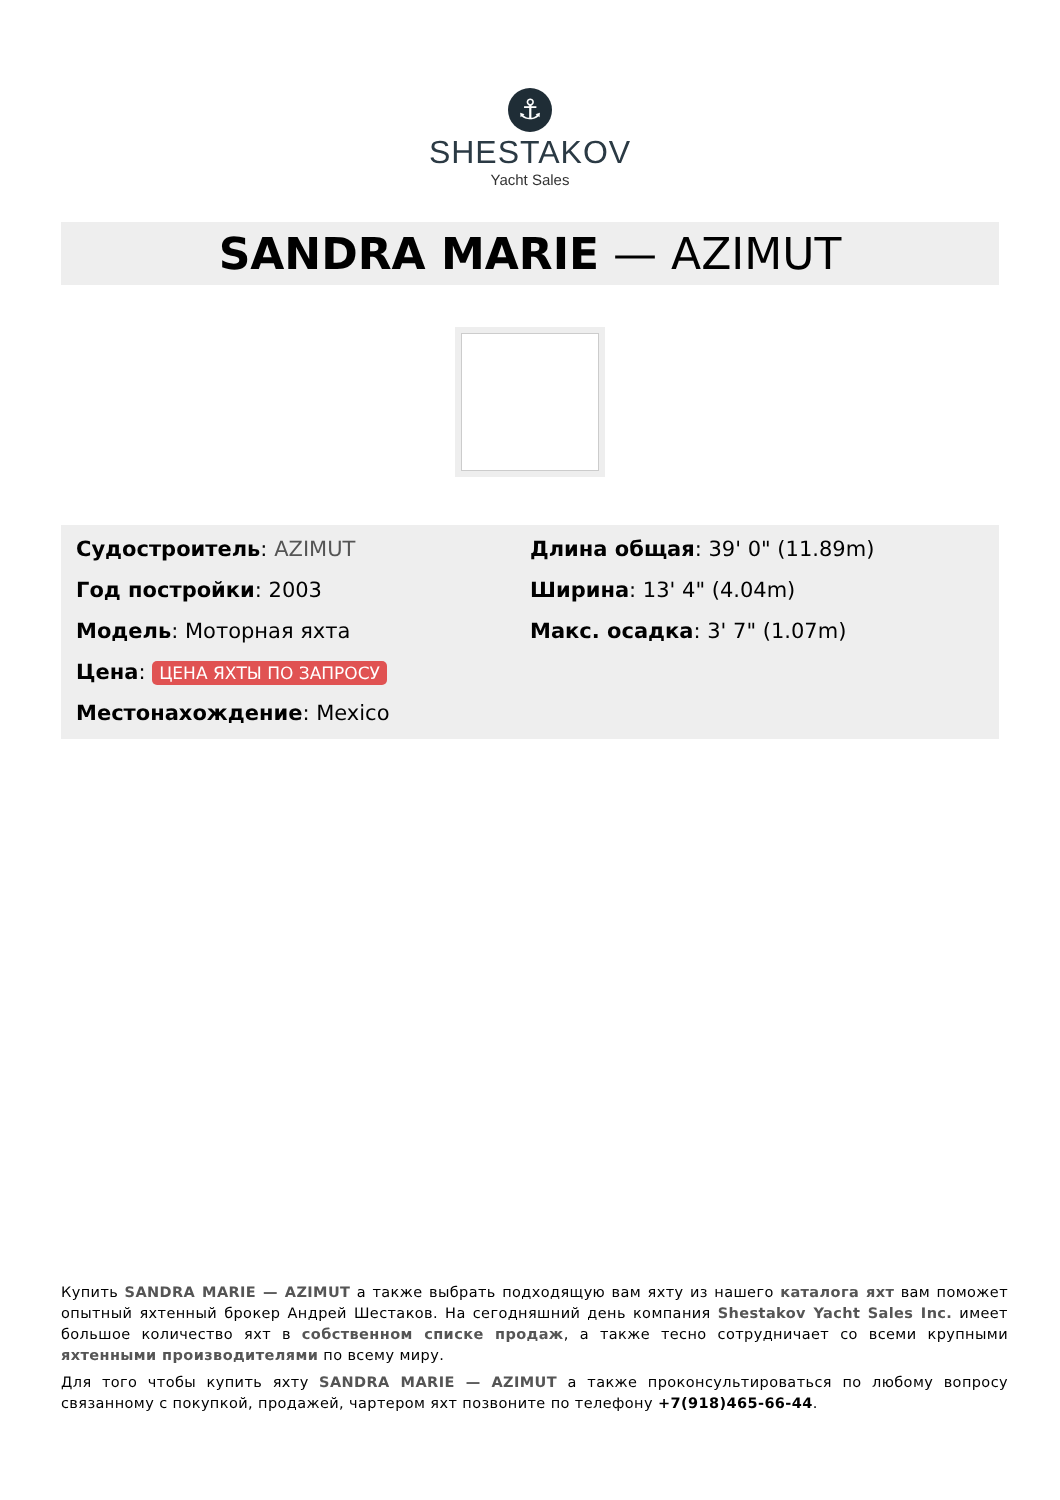⚓
SHESTAKOV
Yacht Sales
SANDRA MARIE — AZIMUT
Судостроитель: AZIMUT
Год постройки: 2003
Модель: Моторная яхта
Цена: ЦЕНА ЯХТЫ ПО ЗАПРОСУ
Местонахождение: Mexico
Длина общая: 39' 0" (11.89m)
Ширина: 13' 4" (4.04m)
Макс. осадка: 3' 7" (1.07m)
Купить SANDRA MARIE — AZIMUT а также выбрать подходящую вам яхту из нашего каталога яхт вам поможет опытный яхтенный брокер Андрей Шестаков. На сегодняшний день компания Shestakov Yacht Sales Inc. имеет большое количество яхт в собственном списке продаж, а также тесно сотрудничает со всеми крупными яхтенными производителями по всему миру.
Для того чтобы купить яхту SANDRA MARIE — AZIMUT а также проконсультироваться по любому вопросу связанному с покупкой, продажей, чартером яхт позвоните по телефону +7(918)465-66-44.